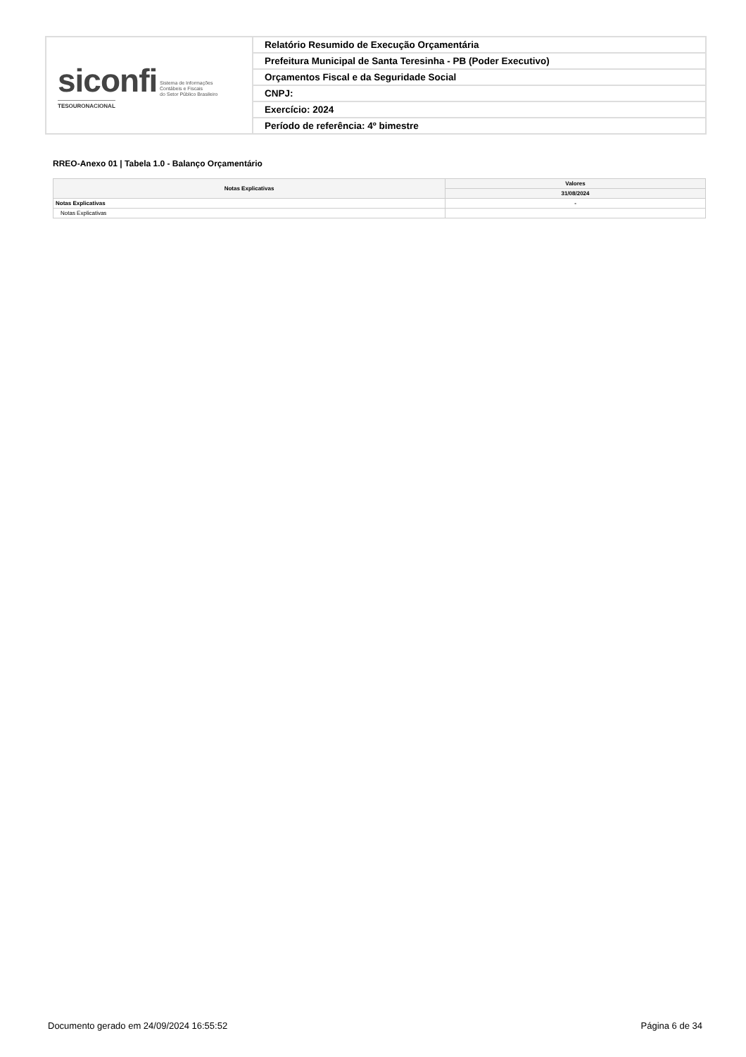| siconfi Sistema de Informações Contábeis e Fiscais do Setor Público Brasileiro TESOURONACIONAL | Relatório Resumido de Execução Orçamentária |
| | Prefeitura Municipal de Santa Teresinha - PB (Poder Executivo) |
| | Orçamentos Fiscal e da Seguridade Social |
| | CNPJ: |
| | Exercício: 2024 |
| | Período de referência: 4º bimestre |
RREO-Anexo 01 | Tabela 1.0 - Balanço Orçamentário
| Notas Explicativas | Valores |
| --- | --- |
| | 31/08/2024 |
| Notas Explicativas | - |
| Notas Explicativas | |
Documento gerado em 24/09/2024 16:55:52 Página 6 de 34